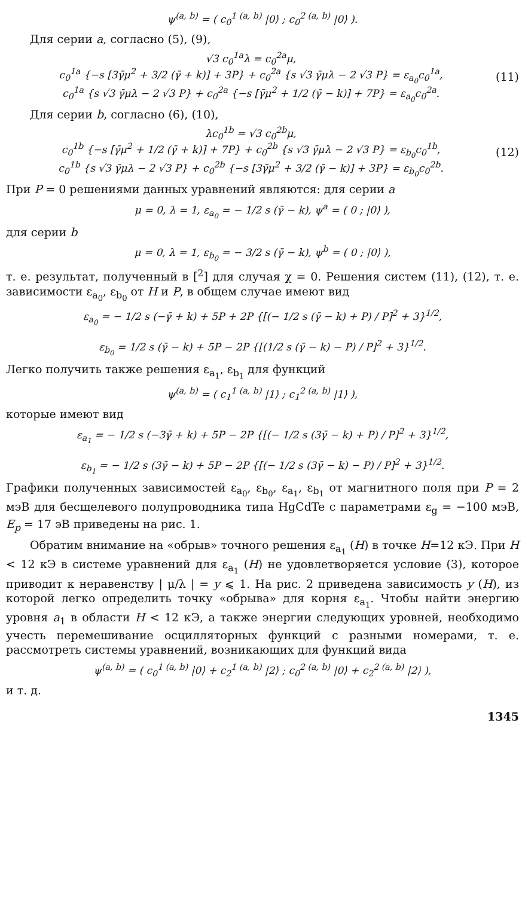ψ<sup>(a, b)</sup> = ( c<sub>0</sub><sup>1 (a, b)</sup> |0⟩ ; c<sub>0</sub><sup>2 (a, b)</sup> |0⟩ ).
Для серии a, согласно (5), (9),
√3 c<sub>0</sub><sup>1a</sup>λ = c<sub>0</sub><sup>2a</sup>μ,
c<sub>0</sub><sup>1a</sup> {−s [3γ̄μ<sup>2</sup> + 3/2 (γ̄ + k)] + 3P} + c<sub>0</sub><sup>2a</sup> {s √3 γ̄μλ − 2 √3 P} = ε<sub>a<sub>0</sub></sub>c<sub>0</sub><sup>1a</sup>,
c<sub>0</sub><sup>1a</sup> {s √3 γ̄μλ − 2 √3 P} + c<sub>0</sub><sup>2a</sup> {−s [γ̄μ<sup>2</sup> + 1/2 (γ̄ − k)] + 7P} = ε<sub>a<sub>0</sub></sub>c<sub>0</sub><sup>2a</sup>.
(11)
Для серии b, согласно (6), (10),
λc<sub>0</sub><sup>1b</sup> = √3 c<sub>0</sub><sup>2b</sup>μ,
c<sub>0</sub><sup>1b</sup> {−s [γ̄μ<sup>2</sup> + 1/2 (γ̄ + k)] + 7P} + c<sub>0</sub><sup>2b</sup> {s √3 γ̄μλ − 2 √3 P} = ε<sub>b<sub>0</sub></sub>c<sub>0</sub><sup>1b</sup>,
c<sub>0</sub><sup>1b</sup> {s √3 γ̄μλ − 2 √3 P} + c<sub>0</sub><sup>2b</sup> {−s [3γ̄μ<sup>2</sup> + 3/2 (γ̄ − k)] + 3P} = ε<sub>b<sub>0</sub></sub>c<sub>0</sub><sup>2b</sup>.
(12)
При P = 0 решениями данных уравнений являются: для серии a
μ = 0, λ = 1, ε<sub>a<sub>0</sub></sub> = − 1/2 s (γ̄ − k), ψ<sup>a</sup> = ( 0 ; |0⟩ ),
для серии b
μ = 0, λ = 1, ε<sub>b<sub>0</sub></sub> = − 3/2 s (γ̄ − k), ψ<sup>b</sup> = ( 0 ; |0⟩ ),
т. е. результат, полученный в [<sup>2</sup>] для случая χ = 0. Решения систем (11), (12), т. е. зависимости ε<sub>a<sub>0</sub></sub>, ε<sub>b<sub>0</sub></sub> от H и P, в общем случае имеют вид
ε<sub>a<sub>0</sub></sub> = − 1/2 s (−γ̄ + k) + 5P + 2P {[(− 1/2 s (γ̄ − k) + P) / P]<sup>2</sup> + 3}<sup>1/2</sup>,
ε<sub>b<sub>0</sub></sub> = 1/2 s (γ̄ − k) + 5P − 2P {[(1/2 s (γ̄ − k) − P) / P]<sup>2</sup> + 3}<sup>1/2</sup>.
Легко получить также решения ε<sub>a<sub>1</sub></sub>, ε<sub>b<sub>1</sub></sub> для функций
ψ<sup>(a, b)</sup> = ( c<sub>1</sub><sup>1 (a, b)</sup> |1⟩ ; c<sub>1</sub><sup>2 (a, b)</sup> |1⟩ ),
которые имеют вид
ε<sub>a<sub>1</sub></sub> = − 1/2 s (−3γ̄ + k) + 5P − 2P {[(− 1/2 s (3γ̄ − k) + P) / P]<sup>2</sup> + 3}<sup>1/2</sup>,
ε<sub>b<sub>1</sub></sub> = − 1/2 s (3γ̄ − k) + 5P − 2P {[(− 1/2 s (3γ̄ − k) − P) / P]<sup>2</sup> + 3}<sup>1/2</sup>.
Графики полученных зависимостей ε<sub>a<sub>0</sub></sub>, ε<sub>b<sub>0</sub></sub>, ε<sub>a<sub>1</sub></sub>, ε<sub>b<sub>1</sub></sub> от магнитного поля при P = 2 мэВ для бесщелевого полупроводника типа HgCdTe с параметрами ε<sub>g</sub> = −100 мэВ, E<sub>p</sub> = 17 эВ приведены на рис. 1.
Обратим внимание на «обрыв» точного решения ε<sub>a<sub>1</sub></sub> (H) в точке H=12 кЭ. При H < 12 кЭ в системе уравнений для ε<sub>a<sub>1</sub></sub> (H) не удовлетворяется условие (3), которое приводит к неравенству | μ/λ | = y ⩽ 1. На рис. 2 приведена зависимость y (H), из которой легко определить точку «обрыва» для корня ε<sub>a<sub>1</sub></sub>. Чтобы найти энергию уровня a<sub>1</sub> в области H < 12 кЭ, а также энергии следующих уровней, необходимо учесть перемешивание осцилляторных функций с разными номерами, т. е. рассмотреть системы уравнений, возникающих для функций вида
ψ<sup>(a, b)</sup> = ( c<sub>0</sub><sup>1 (a, b)</sup> |0⟩ + c<sub>2</sub><sup>1 (a, b)</sup> |2⟩ ; c<sub>0</sub><sup>2 (a, b)</sup> |0⟩ + c<sub>2</sub><sup>2 (a, b)</sup> |2⟩ ),
и т. д.
1345